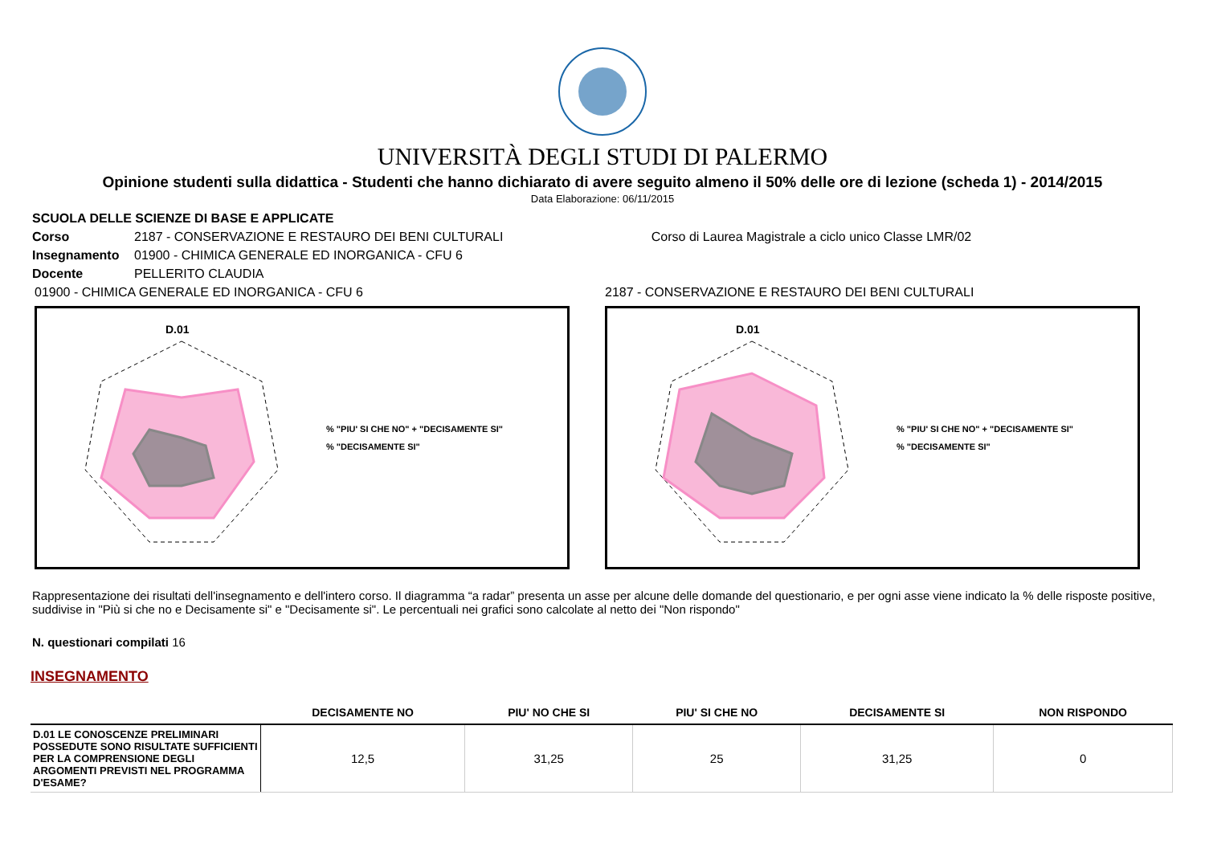UNIVERSITÀ DEGLI STUDI DI PALERMO
Opinione studenti sulla didattica - Studenti che hanno dichiarato di avere seguito almeno il 50% delle ore di lezione (scheda 1) - 2014/2015
Data Elaborazione: 06/11/2015
SCUOLA DELLE SCIENZE DI BASE E APPLICATE
Corso 2187 - CONSERVAZIONE E RESTAURO DEI BENI CULTURALI Corso di Laurea Magistrale a ciclo unico Classe LMR/02
Insegnamento 01900 - CHIMICA GENERALE ED INORGANICA - CFU 6
Docente PELLERITO CLAUDIA
01900 - CHIMICA GENERALE ED INORGANICA - CFU 6
D.01
% "PIU' SI CHE NO" + "DECISAMENTE SI"
% "DECISAMENTE SI"
2187 - CONSERVAZIONE E RESTAURO DEI BENI CULTURALI
D.01
% "PIU' SI CHE NO" + "DECISAMENTE SI"
% "DECISAMENTE SI"
Rappresentazione dei risultati dell'insegnamento e dell'intero corso. Il diagramma “a radar” presenta un asse per alcune delle domande del questionario, e per ogni asse viene indicato la % delle risposte positive, suddivise in "Più si che no e Decisamente si" e "Decisamente si". Le percentuali nei grafici sono calcolate al netto dei "Non rispondo"
N. questionari compilati 16
INSEGNAMENTO
| | DECISAMENTE NO | PIU' NO CHE SI | PIU' SI CHE NO | DECISAMENTE SI | NON RISPONDO |
| --- | --- | --- | --- | --- | --- |
| D.01 LE CONOSCENZE PRELIMINARI POSSEDUTE SONO RISULTATE SUFFICIENTI PER LA COMPRENSIONE DEGLI ARGOMENTI PREVISTI NEL PROGRAMMA D'ESAME? | 12,5 | 31,25 | 25 | 31,25 | 0 |